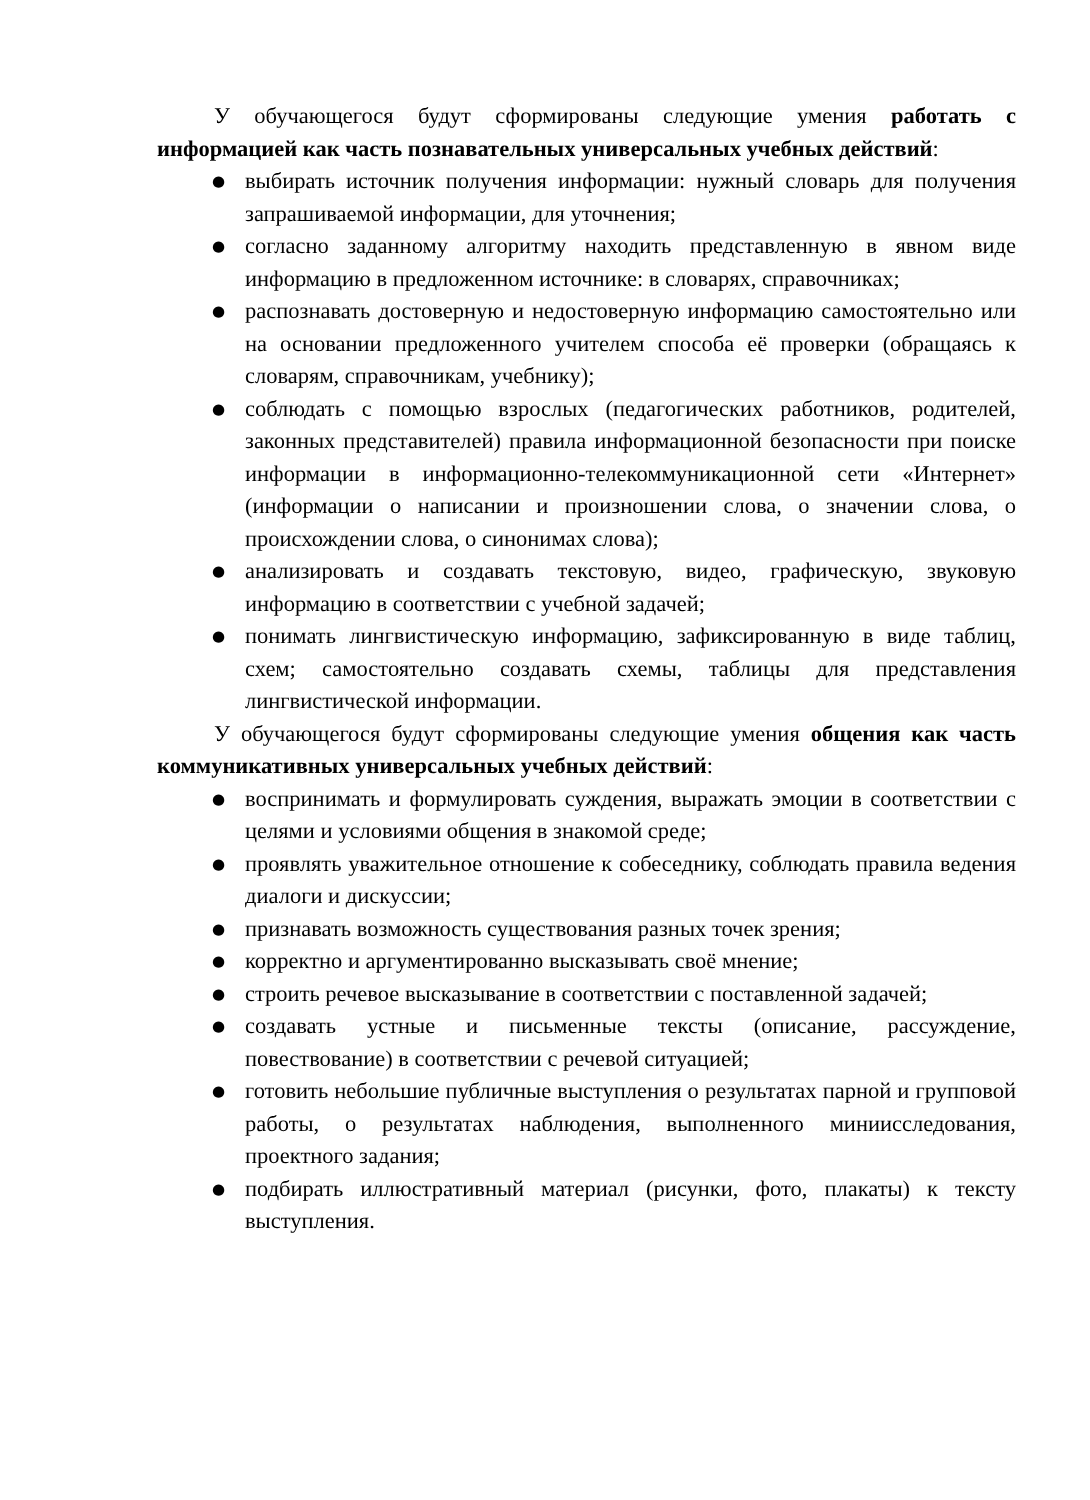У обучающегося будут сформированы следующие умения работать с информацией как часть познавательных универсальных учебных действий:
● выбирать источник получения информации: нужный словарь для получения запрашиваемой информации, для уточнения;
● согласно заданному алгоритму находить представленную в явном виде информацию в предложенном источнике: в словарях, справочниках;
● распознавать достоверную и недостоверную информацию самостоятельно или на основании предложенного учителем способа её проверки (обращаясь к словарям, справочникам, учебнику);
● соблюдать с помощью взрослых (педагогических работников, родителей, законных представителей) правила информационной безопасности при поиске информации в информационно-телекоммуникационной сети «Интернет» (информации о написании и произношении слова, о значении слова, о происхождении слова, о синонимах слова);
● анализировать и создавать текстовую, видео, графическую, звуковую информацию в соответствии с учебной задачей;
● понимать лингвистическую информацию, зафиксированную в виде таблиц, схем; самостоятельно создавать схемы, таблицы для представления лингвистической информации.
У обучающегося будут сформированы следующие умения общения как часть коммуникативных универсальных учебных действий:
● воспринимать и формулировать суждения, выражать эмоции в соответствии с целями и условиями общения в знакомой среде;
● проявлять уважительное отношение к собеседнику, соблюдать правила ведения диалоги и дискуссии;
● признавать возможность существования разных точек зрения;
● корректно и аргументированно высказывать своё мнение;
● строить речевое высказывание в соответствии с поставленной задачей;
● создавать устные и письменные тексты (описание, рассуждение, повествование) в соответствии с речевой ситуацией;
● готовить небольшие публичные выступления о результатах парной и групповой работы, о результатах наблюдения, выполненного миниисследования, проектного задания;
● подбирать иллюстративный материал (рисунки, фото, плакаты) к тексту выступления.